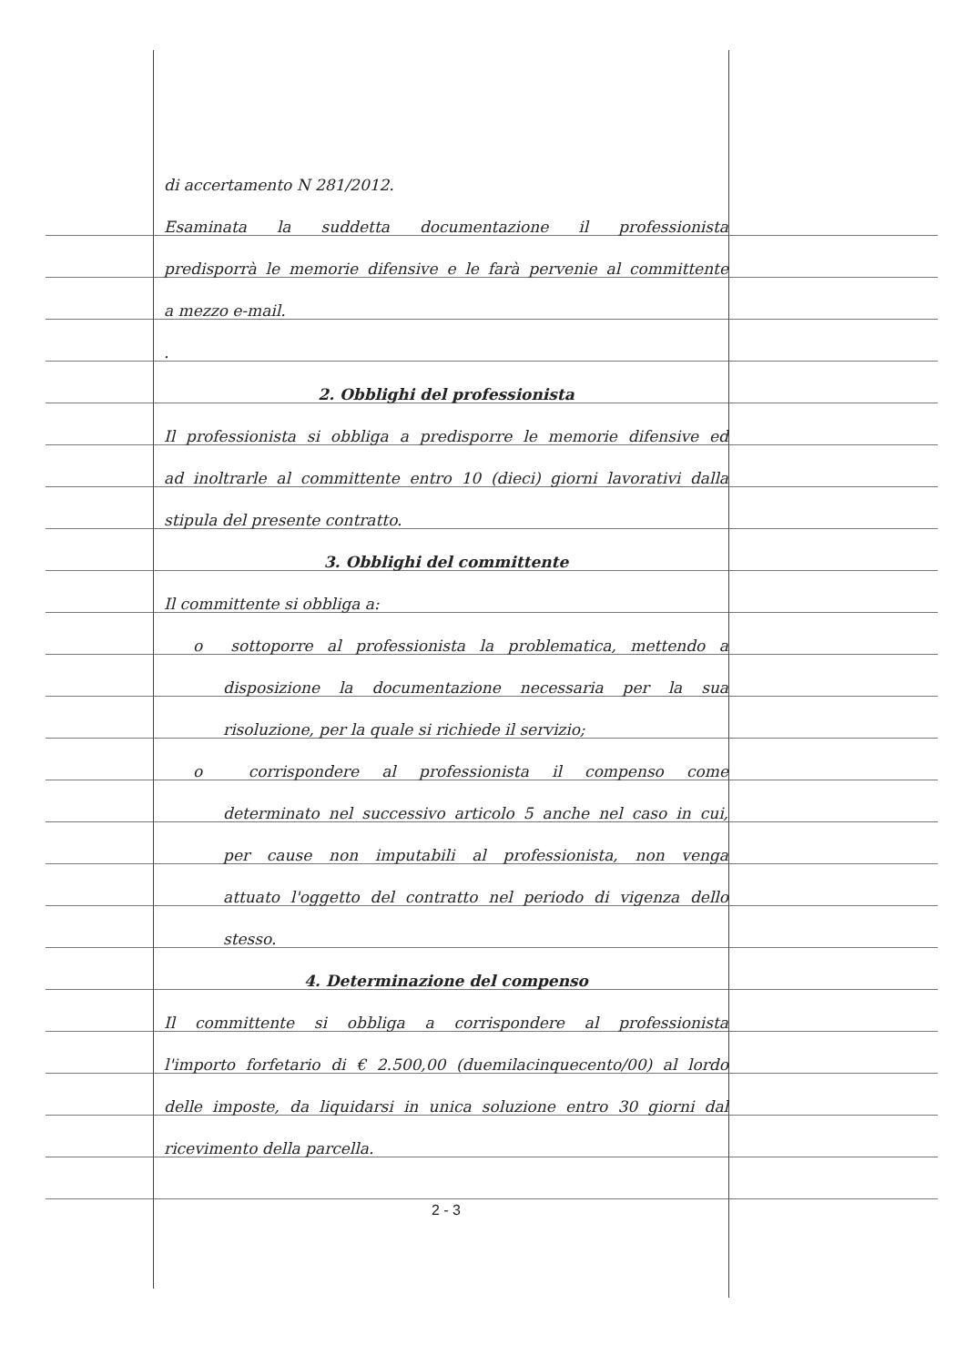di accertamento N 281/2012.
Esaminata la suddetta documentazione il professionista
predisporrà le memorie difensive e le farà pervenie al committente
a mezzo e-mail.
.
2. Obblighi del professionista
Il professionista si obbliga a predisporre le memorie difensive ed
ad inoltrarle al committente entro 10 (dieci) giorni lavorativi dalla
stipula del presente contratto.
3. Obblighi del committente
Il committente si obbliga a:
o sottoporre al professionista la problematica, mettendo a
disposizione la documentazione necessaria per la sua
risoluzione, per la quale si richiede il servizio;
o corrispondere al professionista il compenso come
determinato nel successivo articolo 5 anche nel caso in cui,
per cause non imputabili al professionista, non venga
attuato l'oggetto del contratto nel periodo di vigenza dello
stesso.
4. Determinazione del compenso
Il committente si obbliga a corrispondere al professionista
l'importo forfetario di € 2.500,00 (duemilacinquecento/00) al lordo
delle imposte, da liquidarsi in unica soluzione entro 30 giorni dal
ricevimento della parcella.
2 - 3